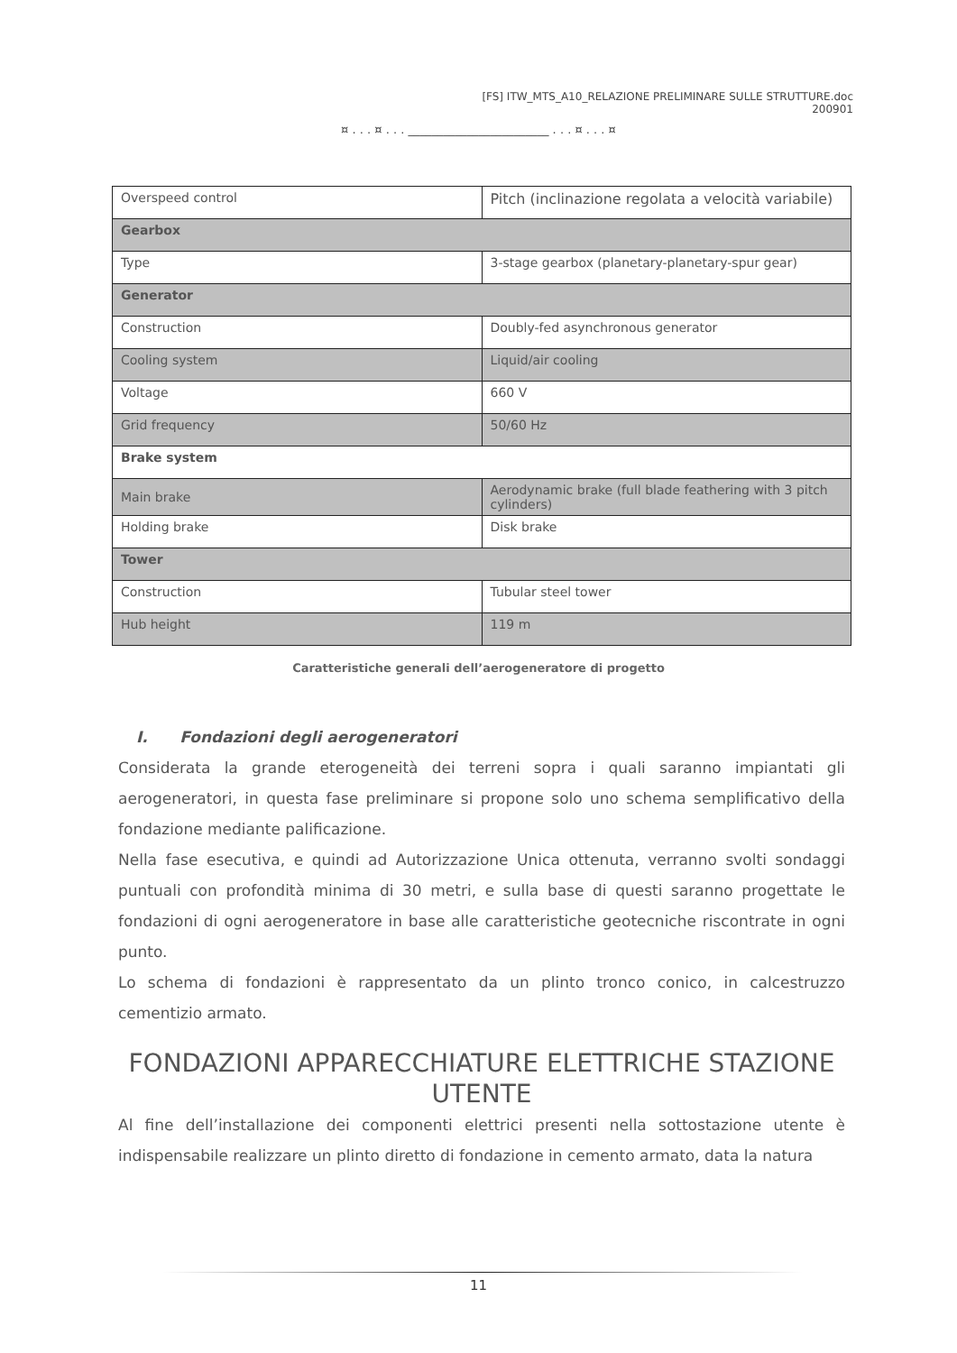[FS] ITW_MTS_A10_RELAZIONE PRELIMINARE SULLE STRUTTURE.doc
200901
¤ . . . ¤ . . . ________________________ . . . ¤ . . . ¤
| Overspeed control | Pitch (inclinazione regolata a velocità variabile) |
| Gearbox | |
| Type | 3-stage gearbox (planetary-planetary-spur gear) |
| Generator | |
| Construction | Doubly-fed asynchronous generator |
| Cooling system | Liquid/air cooling |
| Voltage | 660 V |
| Grid frequency | 50/60 Hz |
| Brake system | |
| Main brake | Aerodynamic brake (full blade feathering with 3 pitch cylinders) |
| Holding brake | Disk brake |
| Tower | |
| Construction | Tubular steel tower |
| Hub height | 119 m |
Caratteristiche generali dell’aerogeneratore di progetto
I. Fondazioni degli aerogeneratori
Considerata la grande eterogeneità dei terreni sopra i quali saranno impiantati gli aerogeneratori, in questa fase preliminare si propone solo uno schema semplificativo della fondazione mediante palificazione.
Nella fase esecutiva, e quindi ad Autorizzazione Unica ottenuta, verranno svolti sondaggi puntuali con profondità minima di 30 metri, e sulla base di questi saranno progettate le fondazioni di ogni aerogeneratore in base alle caratteristiche geotecniche riscontrate in ogni punto.
Lo schema di fondazioni è rappresentato da un plinto tronco conico, in calcestruzzo cementizio armato.
FONDAZIONI APPARECCHIATURE ELETTRICHE STAZIONE UTENTE
Al fine dell’installazione dei componenti elettrici presenti nella sottostazione utente è indispensabile realizzare un plinto diretto di fondazione in cemento armato, data la natura
11